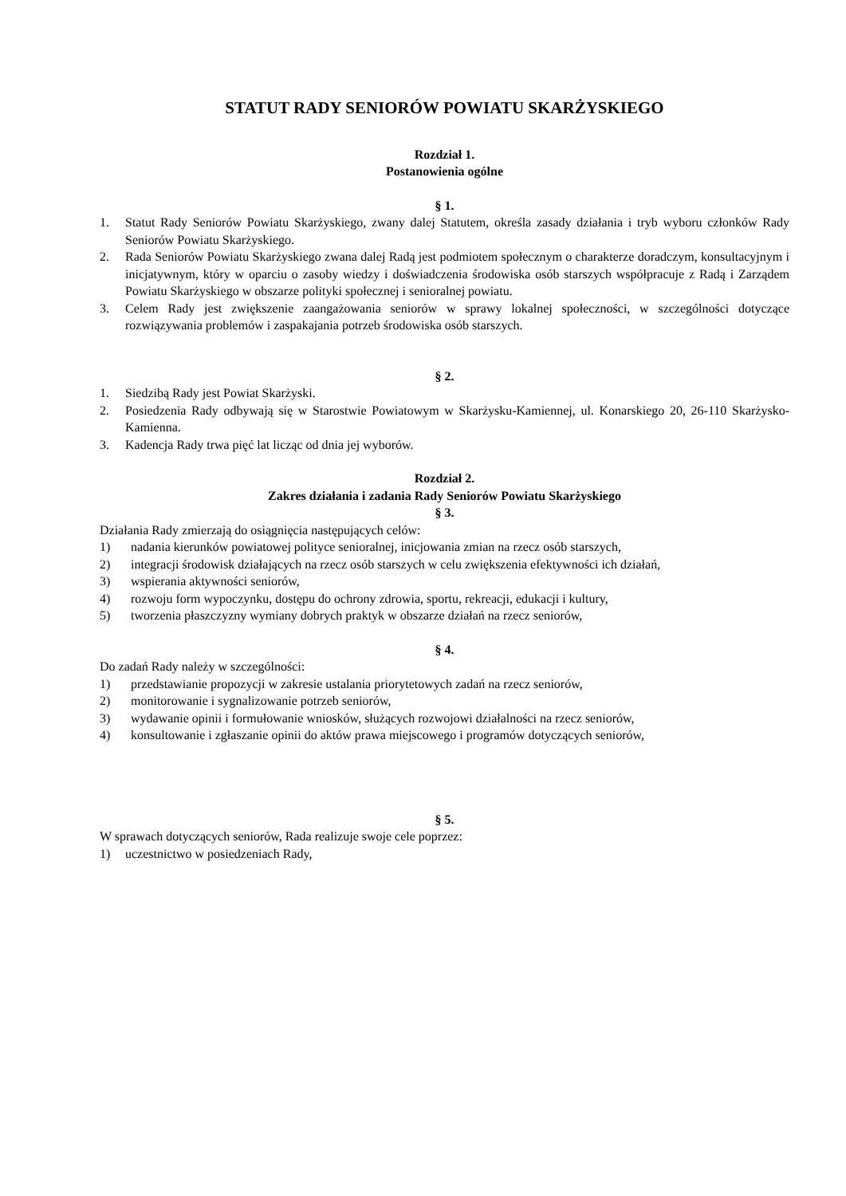STATUT RADY SENIORÓW POWIATU SKARŻYSKIEGO
Rozdział 1.
Postanowienia ogólne
§ 1.
1. Statut Rady Seniorów Powiatu Skarżyskiego, zwany dalej Statutem, określa zasady działania i tryb wyboru członków Rady Seniorów Powiatu Skarżyskiego.
2. Rada Seniorów Powiatu Skarżyskiego zwana dalej Radą jest podmiotem społecznym o charakterze doradczym, konsultacyjnym i inicjatywnym, który w oparciu o zasoby wiedzy i doświadczenia środowiska osób starszych współpracuje z Radą i Zarządem Powiatu Skarżyskiego w obszarze polityki społecznej i senioralnej powiatu.
3. Celem Rady jest zwiększenie zaangażowania seniorów w sprawy lokalnej społeczności, w szczególności dotyczące rozwiązywania problemów i zaspakajania potrzeb środowiska osób starszych.
§ 2.
1. Siedzibą Rady jest Powiat Skarżyski.
2. Posiedzenia Rady odbywają się w Starostwie Powiatowym w Skarżysku-Kamiennej, ul. Konarskiego 20, 26-110 Skarżysko-Kamienna.
3. Kadencja Rady trwa pięć lat licząc od dnia jej wyborów.
Rozdział 2.
Zakres działania i zadania Rady Seniorów Powiatu Skarżyskiego
§ 3.
Działania Rady zmierzają do osiągnięcia następujących celów:
1) nadania kierunków powiatowej polityce senioralnej, inicjowania zmian na rzecz osób starszych,
2) integracji środowisk działających na rzecz osób starszych w celu zwiększenia efektywności ich działań,
3) wspierania aktywności seniorów,
4) rozwoju form wypoczynku, dostępu do ochrony zdrowia, sportu, rekreacji, edukacji i kultury,
5) tworzenia płaszczyzny wymiany dobrych praktyk w obszarze działań na rzecz seniorów,
§ 4.
Do zadań Rady należy w szczególności:
1) przedstawianie propozycji w zakresie ustalania priorytetowych zadań na rzecz seniorów,
2) monitorowanie i sygnalizowanie potrzeb seniorów,
3) wydawanie opinii i formułowanie wniosków, służących rozwojowi działalności na rzecz seniorów,
4) konsultowanie i zgłaszanie opinii do aktów prawa miejscowego i programów dotyczących seniorów,
§ 5.
W sprawach dotyczących seniorów, Rada realizuje swoje cele poprzez:
1) uczestnictwo w posiedzeniach Rady,